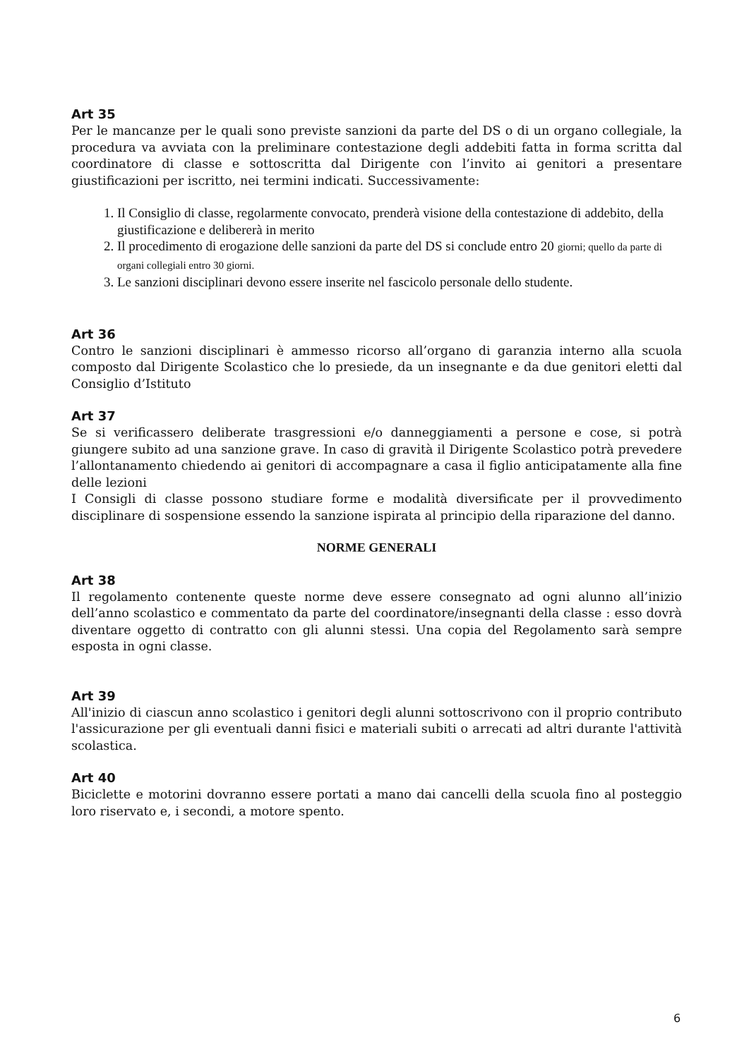Art 35
Per le mancanze per le quali sono previste sanzioni da parte del DS o di un organo collegiale, la procedura va avviata con la preliminare contestazione degli addebiti fatta in forma scritta dal coordinatore di classe e sottoscritta dal Dirigente con l’invito ai genitori a presentare giustificazioni per iscritto, nei termini indicati. Successivamente:
1. Il Consiglio di classe, regolarmente convocato, prenderà visione della contestazione di addebito, della giustificazione e delibererà in merito
2. Il procedimento di erogazione delle sanzioni da parte del DS si conclude entro 20 giorni; quello da parte di organi collegiali entro 30 giorni.
3. Le sanzioni disciplinari devono essere inserite nel fascicolo personale dello studente.
Art 36
Contro le sanzioni disciplinari è ammesso ricorso all’organo di garanzia interno alla scuola composto dal Dirigente Scolastico che lo presiede, da un insegnante e da due genitori eletti dal Consiglio d’Istituto
Art 37
Se si verificassero deliberate trasgressioni e/o danneggiamenti a persone e cose, si potrà giungere subito ad una sanzione grave. In caso di gravità il Dirigente Scolastico potrà prevedere l’allontanamento chiedendo ai genitori di accompagnare a casa il figlio anticipatamente alla fine delle lezioni
I Consigli di classe possono studiare forme e modalità diversificate per il provvedimento disciplinare di sospensione essendo la sanzione ispirata al principio della riparazione del danno.
NORME GENERALI
Art 38
Il regolamento contenente queste norme deve essere consegnato ad ogni alunno all’inizio dell’anno scolastico e commentato da parte del coordinatore/insegnanti della classe : esso dovrà diventare oggetto di contratto con gli alunni stessi. Una copia del Regolamento sarà sempre esposta in ogni classe.
Art 39
All'inizio di ciascun anno scolastico i genitori degli alunni sottoscrivono con il proprio contributo l'assicurazione per gli eventuali danni fisici e materiali subiti o arrecati ad altri durante l'attività scolastica.
Art 40
Biciclette e motorini dovranno essere portati a mano dai cancelli della scuola fino al posteggio loro riservato e, i secondi, a motore spento.
6